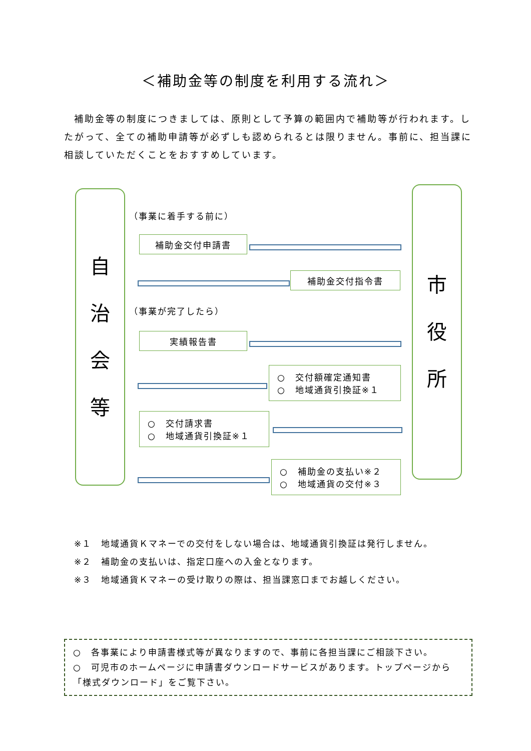＜補助金等の制度を利用する流れ＞
補助金等の制度につきましては、原則として予算の範囲内で補助等が行われます。したがって、全ての補助申請等が必ずしも認められるとは限りません。事前に、担当課に相談していただくことをおすすめしています。
自
治
会
等
市
役
所
（事業に着手する前に）
補助金交付申請書
補助金交付指令書
（事業が完了したら）
実績報告書
○　交付額確定通知書
○　地域通貨引換証※１
○　交付請求書
○　地域通貨引換証※１
○　補助金の支払い※２
○　地域通貨の交付※３
※１　地域通貨Ｋマネーでの交付をしない場合は、地域通貨引換証は発行しません。
※２　補助金の支払いは、指定口座への入金となります。
※３　地域通貨Ｋマネーの受け取りの際は、担当課窓口までお越しください。
○　各事業により申請書様式等が異なりますので、事前に各担当課にご相談下さい。
○　可児市のホームページに申請書ダウンロードサービスがあります。トップページから「様式ダウンロード」をご覧下さい。